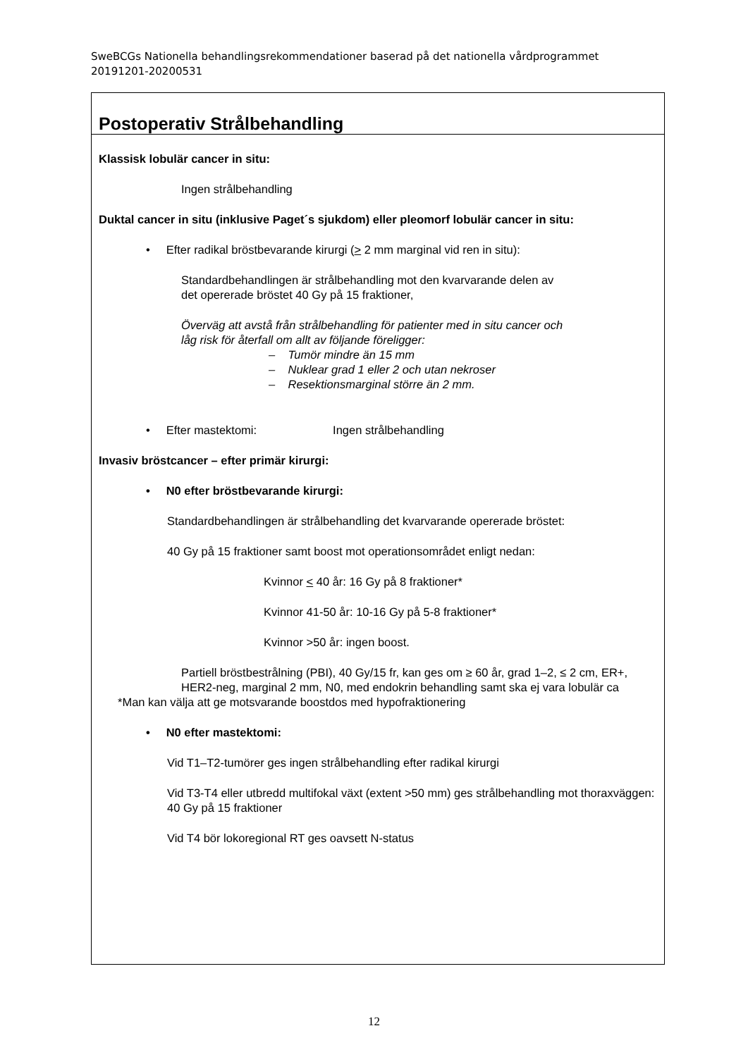SweBCGs Nationella behandlingsrekommendationer baserad på det nationella vårdprogrammet 20191201-20200531
Postoperativ Strålbehandling
Klassisk lobulär cancer in situ:
Ingen strålbehandling
Duktal cancer in situ (inklusive Paget´s sjukdom) eller pleomorf lobulär cancer in situ:
• Efter radikal bröstbevarande kirurgi (> 2 mm marginal vid ren in situ):
Standardbehandlingen är strålbehandling mot den kvarvarande delen av
det opererade bröstet 40 Gy på 15 fraktioner,
Överväg att avstå från strålbehandling för patienter med in situ cancer och
låg risk för återfall om allt av följande föreligger:
– Tumör mindre än 15 mm
– Nuklear grad 1 eller 2 och utan nekroser
– Resektionsmarginal större än 2 mm.
• Efter mastektomi: Ingen strålbehandling
Invasiv bröstcancer – efter primär kirurgi:
• N0 efter bröstbevarande kirurgi:
Standardbehandlingen är strålbehandling det kvarvarande opererade bröstet:
40 Gy på 15 fraktioner samt boost mot operationsområdet enligt nedan:
Kvinnor < 40 år: 16 Gy på 8 fraktioner*
Kvinnor 41-50 år: 10-16 Gy på 5-8 fraktioner*
Kvinnor >50 år: ingen boost.
Partiell bröstbestrålning (PBI), 40 Gy/15 fr, kan ges om ≥ 60 år, grad 1–2, ≤ 2 cm, ER+, HER2-neg, marginal 2 mm, N0, med endokrin behandling samt ska ej vara lobulär ca
*Man kan välja att ge motsvarande boostdos med hypofraktionering
• N0 efter mastektomi:
Vid T1–T2-tumörer ges ingen strålbehandling efter radikal kirurgi
Vid T3-T4 eller utbredd multifokal växt (extent >50 mm) ges strålbehandling mot thoraxväggen: 40 Gy på 15 fraktioner
Vid T4 bör lokoregional RT ges oavsett N-status
12